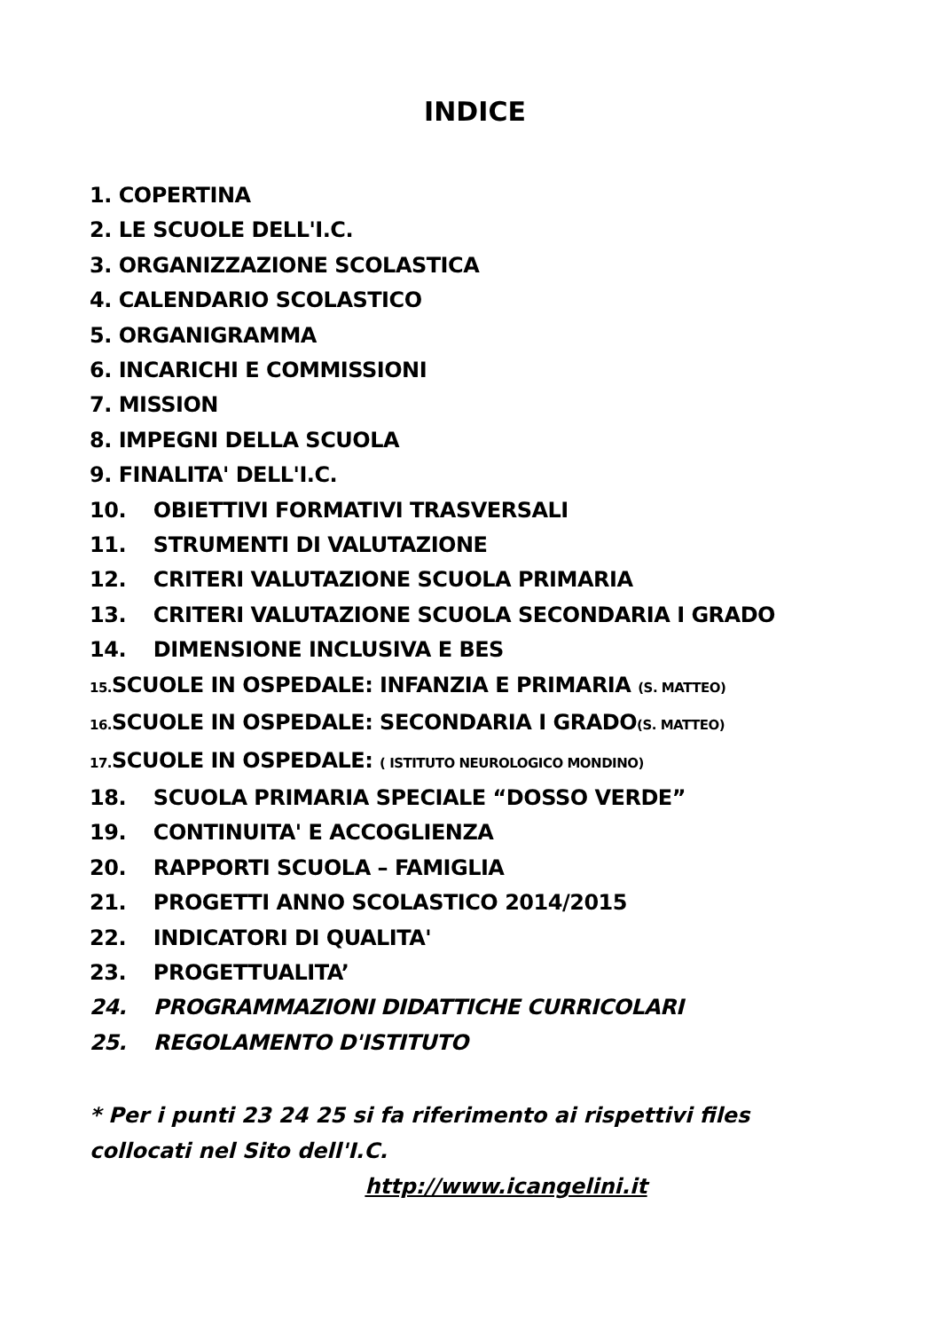INDICE
1. COPERTINA
2. LE SCUOLE DELL'I.C.
3. ORGANIZZAZIONE SCOLASTICA
4. CALENDARIO SCOLASTICO
5. ORGANIGRAMMA
6. INCARICHI E COMMISSIONI
7. MISSION
8. IMPEGNI DELLA SCUOLA
9. FINALITA' DELL'I.C.
10. OBIETTIVI FORMATIVI TRASVERSALI
11. STRUMENTI DI VALUTAZIONE
12. CRITERI VALUTAZIONE SCUOLA PRIMARIA
13. CRITERI VALUTAZIONE SCUOLA SECONDARIA I GRADO
14. DIMENSIONE INCLUSIVA E BES
15. SCUOLE IN OSPEDALE: INFANZIA E PRIMARIA (S. MATTEO)
16. SCUOLE IN OSPEDALE: SECONDARIA I GRADO(S. MATTEO)
17. SCUOLE IN OSPEDALE: ( ISTITUTO NEUROLOGICO MONDINO)
18. SCUOLA PRIMARIA SPECIALE “DOSSO VERDE”
19. CONTINUITA' E ACCOGLIENZA
20. RAPPORTI SCUOLA – FAMIGLIA
21. PROGETTI ANNO SCOLASTICO 2014/2015
22. INDICATORI DI QUALITA'
23. PROGETTUALITA’
24. PROGRAMMAZIONI DIDATTICHE CURRICOLARI
25. REGOLAMENTO D'ISTITUTO
* Per i punti 23 24 25 si fa riferimento ai rispettivi files collocati nel Sito dell'I.C.
http://www.icangelini.it